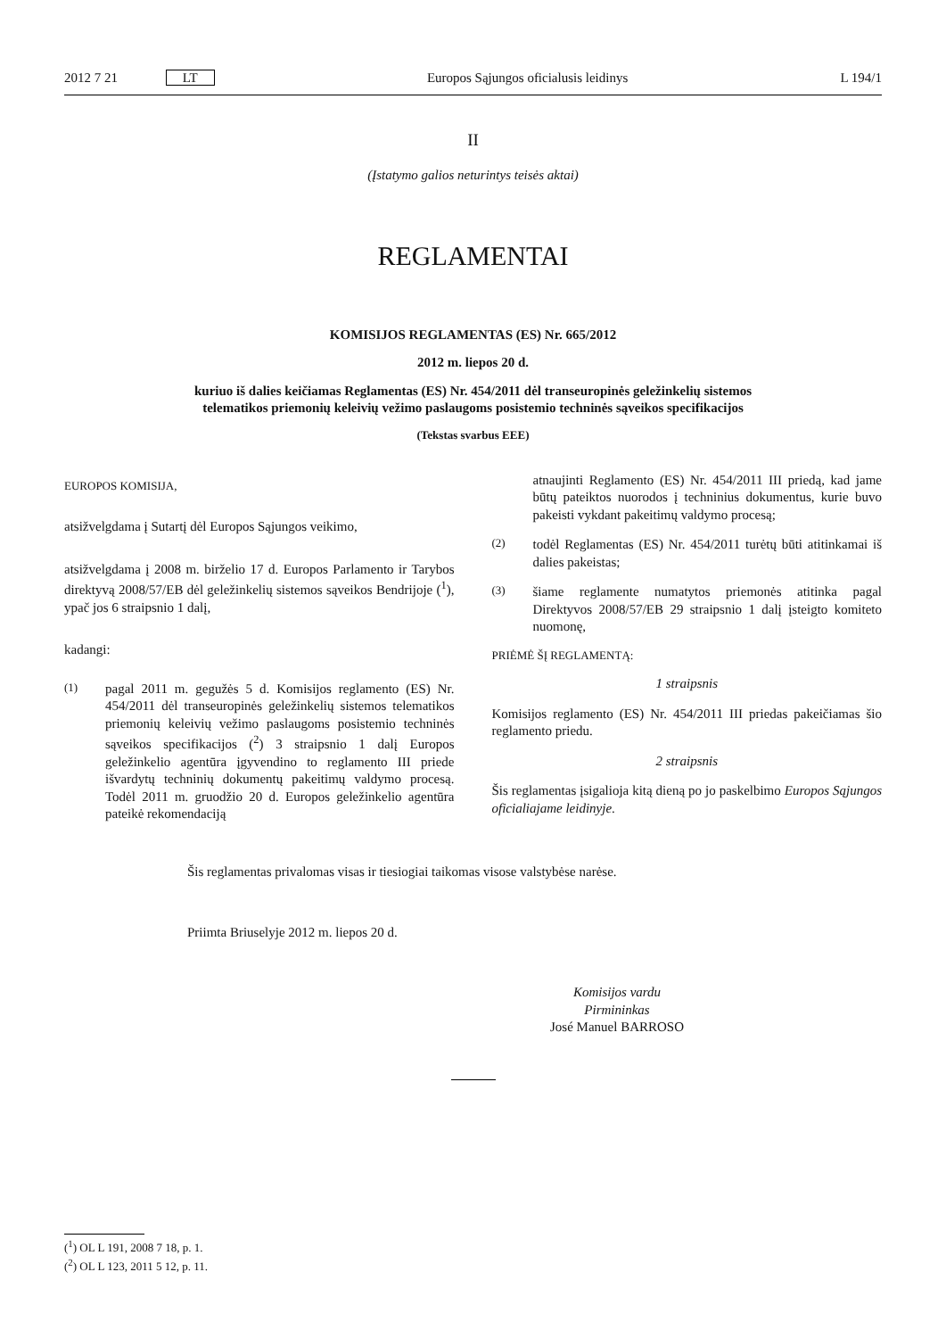2012 7 21 LT Europos Sąjungos oficialusis leidinys L 194/1
II
(Įstatymo galios neturintys teisės aktai)
REGLAMENTAI
KOMISIJOS REGLAMENTAS (ES) Nr. 665/2012
2012 m. liepos 20 d.
kuriuo iš dalies keičiamas Reglamentas (ES) Nr. 454/2011 dėl transeuropinės geležinkelių sistemos
telematikos priemonių keleivių vežimo paslaugoms posistemio techninės sąveikos specifikacijos
(Tekstas svarbus EEE)
EUROPOS KOMISIJA,
atsižvelgdama į Sutartį dėl Europos Sąjungos veikimo,
atsižvelgdama į 2008 m. birželio 17 d. Europos Parlamento ir Tarybos direktyvą 2008/57/EB dėl geležinkelių sistemos sąveikos Bendrijoje (<sup>1</sup>), ypač jos 6 straipsnio 1 dalį,
kadangi:
(1) pagal 2011 m. gegužės 5 d. Komisijos reglamento (ES) Nr. 454/2011 dėl transeuropinės geležinkelių sistemos telematikos priemonių keleivių vežimo paslaugoms posistemio techninės sąveikos specifikacijos (<sup>2</sup>) 3 straipsnio 1 dalį Europos geležinkelio agentūra įgyvendino to reglamento III priede išvardytų techninių dokumentų pakeitimų valdymo procesą. Todėl 2011 m. gruodžio 20 d. Europos geležinkelio agentūra pateikė rekomendaciją
atnaujinti Reglamento (ES) Nr. 454/2011 III priedą, kad jame būtų pateiktos nuorodos į techninius dokumentus, kurie buvo pakeisti vykdant pakeitimų valdymo procesą;
(2) todėl Reglamentas (ES) Nr. 454/2011 turėtų būti atitinkamai iš dalies pakeistas;
(3) šiame reglamente numatytos priemonės atitinka pagal Direktyvos 2008/57/EB 29 straipsnio 1 dalį įsteigto komiteto nuomonę,
PRIĖMĖ ŠĮ REGLAMENTĄ:
1 straipsnis
Komisijos reglamento (ES) Nr. 454/2011 III priedas pakeičiamas šio reglamento priedu.
2 straipsnis
Šis reglamentas įsigalioja kitą dieną po jo paskelbimo Europos Sąjungos oficialiajame leidinyje.
Šis reglamentas privalomas visas ir tiesiogiai taikomas visose valstybėse narėse.
Priimta Briuselyje 2012 m. liepos 20 d.
Komisijos vardu
Pirmininkas
José Manuel BARROSO
(<sup>1</sup>) OL L 191, 2008 7 18, p. 1.
(<sup>2</sup>) OL L 123, 2011 5 12, p. 11.